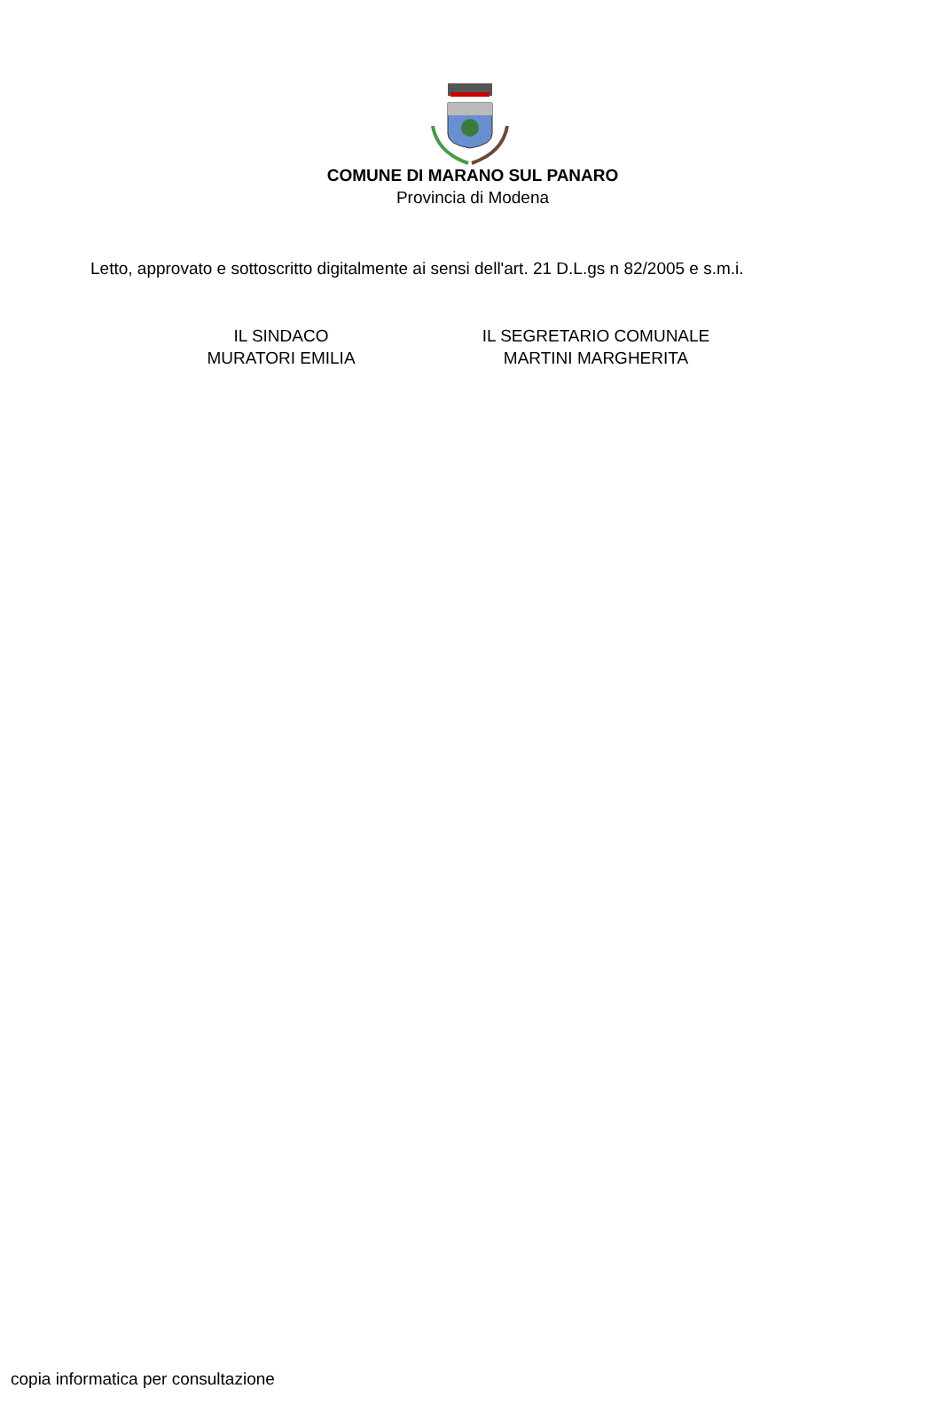COMUNE DI MARANO SUL PANARO
Provincia di Modena
Letto, approvato e sottoscritto digitalmente ai sensi dell'art. 21 D.L.gs n 82/2005 e s.m.i.
IL SINDACO
MURATORI EMILIA
IL SEGRETARIO COMUNALE
MARTINI MARGHERITA
copia informatica per consultazione